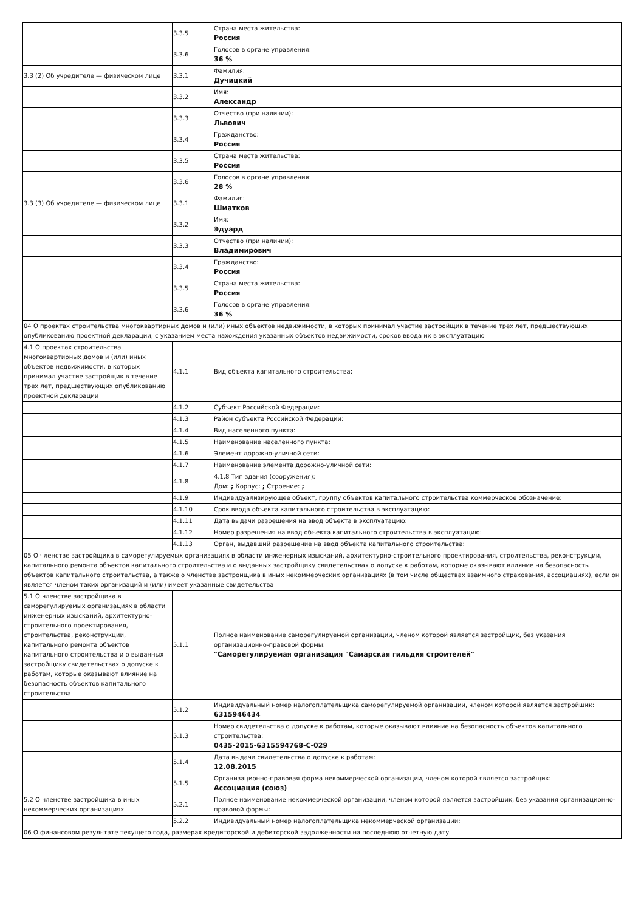| | 3.3.5 | Страна места жительства: Россия |
| | 3.3.6 | Голосов в органе управления: 36 % |
| 3.3 (2) Об учредителе — физическом лице | 3.3.1 | Фамилия: Дучицкий |
| | 3.3.2 | Имя: Александр |
| | 3.3.3 | Отчество (при наличии): Львович |
| | 3.3.4 | Гражданство: Россия |
| | 3.3.5 | Страна места жительства: Россия |
| | 3.3.6 | Голосов в органе управления: 28 % |
| 3.3 (3) Об учредителе — физическом лице | 3.3.1 | Фамилия: Шматков |
| | 3.3.2 | Имя: Эдуард |
| | 3.3.3 | Отчество (при наличии): Владимирович |
| | 3.3.4 | Гражданство: Россия |
| | 3.3.5 | Страна места жительства: Россия |
| | 3.3.6 | Голосов в органе управления: 36 % |
| 04 О проектах строительства многоквартирных домов и (или) иных объектов недвижимости, в которых принимал участие застройщик в течение трех лет, предшествующих опубликованию проектной декларации, с указанием места нахождения указанных объектов недвижимости, сроков ввода их в эксплуатацию | | |
| 4.1 О проектах строительства многоквартирных домов и (или) иных объектов недвижимости, в которых принимал участие застройщик в течение трех лет, предшествующих опубликованию проектной декларации | 4.1.1 | Вид объекта капитального строительства: |
| | 4.1.2 | Субъект Российской Федерации: |
| | 4.1.3 | Район субъекта Российской Федерации: |
| | 4.1.4 | Вид населенного пункта: |
| | 4.1.5 | Наименование населенного пункта: |
| | 4.1.6 | Элемент дорожно-уличной сети: |
| | 4.1.7 | Наименование элемента дорожно-уличной сети: |
| | 4.1.8 | 4.1.8 Тип здания (сооружения): Дом: ; Корпус: ; Строение: ; |
| | 4.1.9 | Индивидуализирующее объект, группу объектов капитального строительства коммерческое обозначение: |
| | 4.1.10 | Срок ввода объекта капитального строительства в эксплуатацию: |
| | 4.1.11 | Дата выдачи разрешения на ввод объекта в эксплуатацию: |
| | 4.1.12 | Номер разрешения на ввод объекта капитального строительства в эксплуатацию: |
| | 4.1.13 | Орган, выдавший разрешение на ввод объекта капитального строительства: |
| 05 О членстве застройщика в саморегулируемых организациях в области инженерных изысканий, архитектурно-строительного проектирования, строительства, реконструкции, капитального ремонта объектов капитального строительства и о выданных застройщику свидетельствах о допуске к работам, которые оказывают влияние на безопасность объектов капитального строительства, а также о членстве застройщика в иных некоммерческих организациях (в том числе обществах взаимного страхования, ассоциациях), если он является членом таких организаций и (или) имеет указанные свидетельства | | |
| 5.1 О членстве застройщика в саморегулируемых организациях в области инженерных изысканий, архитектурно-строительного проектирования, строительства, реконструкции, капитального ремонта объектов капитального строительства и о выданных застройщику свидетельствах о допуске к работам, которые оказывают влияние на безопасность объектов капитального строительства | 5.1.1 | Полное наименование саморегулируемой организации, членом которой является застройщик, без указания организационно-правовой формы: "Саморегулируемая организация "Самарская гильдия строителей" |
| | 5.1.2 | Индивидуальный номер налогоплательщика саморегулируемой организации, членом которой является застройщик: 6315946434 |
| | 5.1.3 | Номер свидетельства о допуске к работам, которые оказывают влияние на безопасность объектов капитального строительства: 0435-2015-6315594768-С-029 |
| | 5.1.4 | Дата выдачи свидетельства о допуске к работам: 12.08.2015 |
| | 5.1.5 | Организационно-правовая форма некоммерческой организации, членом которой является застройщик: Ассоциация (союз) |
| 5.2 О членстве застройщика в иных некоммерческих организациях | 5.2.1 | Полное наименование некоммерческой организации, членом которой является застройщик, без указания организационно-правовой формы: |
| | 5.2.2 | Индивидуальный номер налогоплательщика некоммерческой организации: |
| 06 О финансовом результате текущего года, размерах кредиторской и дебиторской задолженности на последнюю отчетную дату | | |